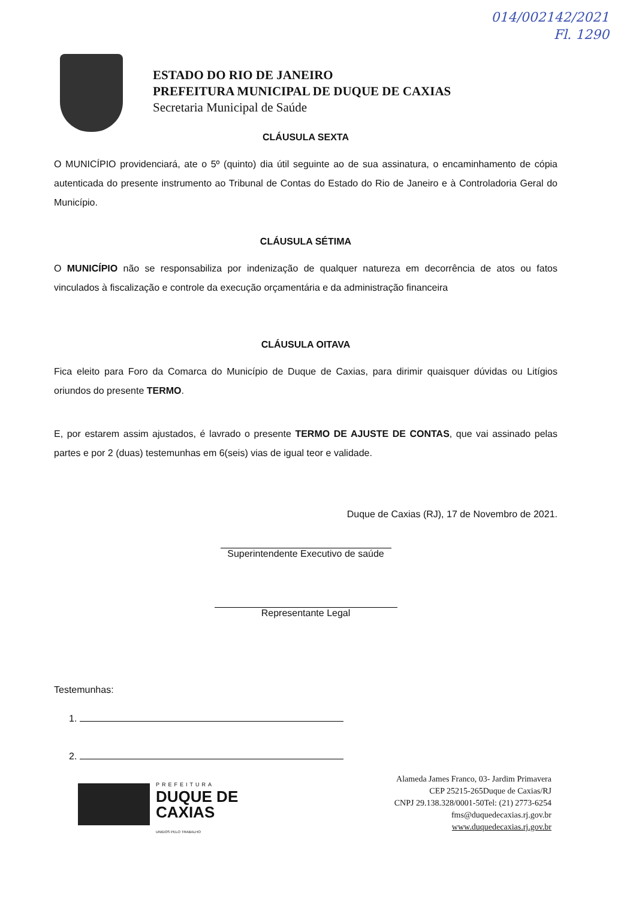014/002142/2021
Fl. 1290
ESTADO DO RIO DE JANEIRO
PREFEITURA MUNICIPAL DE DUQUE DE CAXIAS
Secretaria Municipal de Saúde
CLÁUSULA SEXTA
O MUNICÍPIO providenciará, ate o 5º (quinto) dia útil seguinte ao de sua assinatura, o encaminhamento de cópia autenticada do presente instrumento ao Tribunal de Contas do Estado do Rio de Janeiro e à Controladoria Geral do Município.
CLÁUSULA SÉTIMA
O MUNICÍPIO não se responsabiliza por indenização de qualquer natureza em decorrência de atos ou fatos vinculados à fiscalização e controle da execução orçamentária e da administração financeira
CLÁUSULA OITAVA
Fica eleito para Foro da Comarca do Município de Duque de Caxias, para dirimir quaisquer dúvidas ou Litígios oriundos do presente TERMO.
E, por estarem assim ajustados, é lavrado o presente TERMO DE AJUSTE DE CONTAS, que vai assinado pelas partes e por 2 (duas) testemunhas em 6(seis) vias de igual teor e validade.
Duque de Caxias (RJ), 17 de Novembro de 2021.
Superintendente Executivo de saúde
Representante Legal
Testemunhas:
1.
2.
PREFEITURA
DUQUE DE
CAXIAS
UNIDOS PELO TRABALHO
Alameda James Franco, 03- Jardim Primavera
CEP 25215-265Duque de Caxias/RJ
CNPJ 29.138.328/0001-50Tel: (21) 2773-6254
fms@duquedecaxias.rj.gov.br
www.duquedecaxias.rj.gov.br